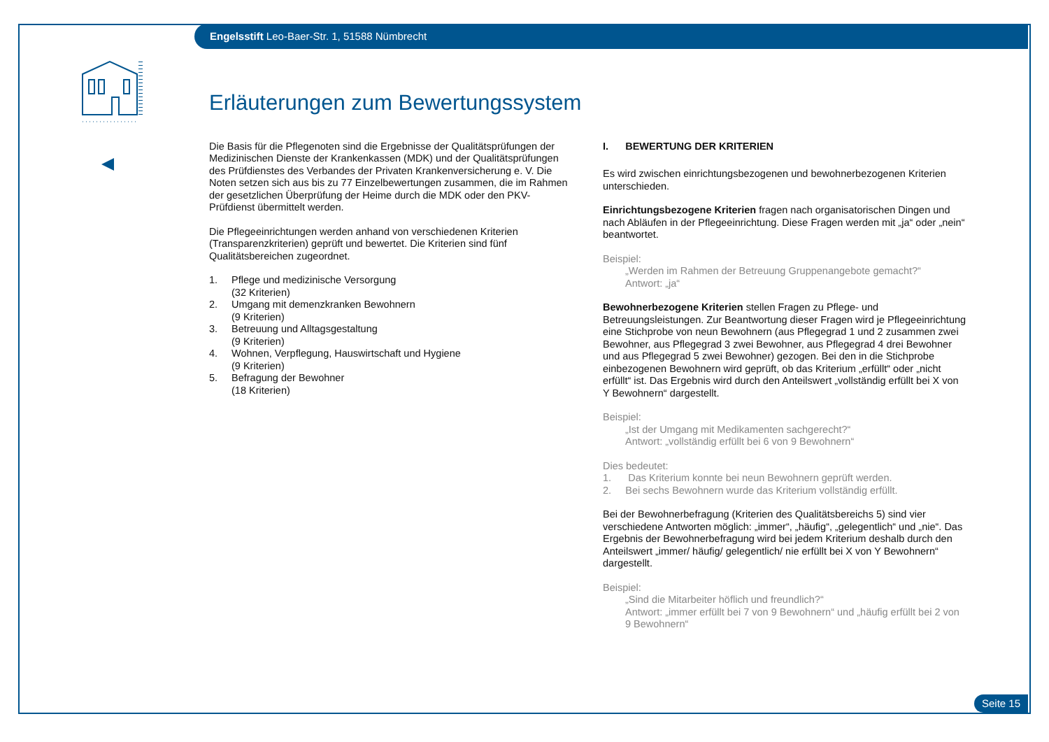Engelsstift Leo-Baer-Str. 1, 51588 Nümbrecht
Erläuterungen zum Bewertungssystem
Die Basis für die Pflegenoten sind die Ergebnisse der Qualitätsprüfungen der Medizinischen Dienste der Krankenkassen (MDK) und der Qualitätsprüfungen des Prüfdienstes des Verbandes der Privaten Krankenversicherung e. V. Die Noten setzen sich aus bis zu 77 Einzelbewertungen zusammen, die im Rahmen der gesetzlichen Überprüfung der Heime durch die MDK oder den PKV-Prüfdienst übermittelt werden.
Die Pflegeeinrichtungen werden anhand von verschiedenen Kriterien (Transparenzkriterien) geprüft und bewertet. Die Kriterien sind fünf Qualitätsbereichen zugeordnet.
| 1. | Pflege und medizinische Versorgung (32 Kriterien) |
| 2. | Umgang mit demenzkranken Bewohnern (9 Kriterien) |
| 3. | Betreuung und Alltagsgestaltung (9 Kriterien) |
| 4. | Wohnen, Verpflegung, Hauswirtschaft und Hygiene (9 Kriterien) |
| 5. | Befragung der Bewohner (18 Kriterien) |
I. BEWERTUNG DER KRITERIEN
Es wird zwischen einrichtungsbezogenen und bewohnerbezogenen Kriterien unterschieden.
Einrichtungsbezogene Kriterien fragen nach organisatorischen Dingen und nach Abläufen in der Pflegeeinrichtung. Diese Fragen werden mit „ja“ oder „nein“ beantwortet.
Beispiel:
„Werden im Rahmen der Betreuung Gruppenangebote gemacht?“
Antwort: „ja“
Bewohnerbezogene Kriterien stellen Fragen zu Pflege- und Betreuungsleistungen. Zur Beantwortung dieser Fragen wird je Pflegeeinrichtung eine Stichprobe von neun Bewohnern (aus Pflegegrad 1 und 2 zusammen zwei Bewohner, aus Pflegegrad 3 zwei Bewohner, aus Pflegegrad 4 drei Bewohner und aus Pflegegrad 5 zwei Bewohner) gezogen. Bei den in die Stichprobe einbezogenen Bewohnern wird geprüft, ob das Kriterium „erfüllt“ oder „nicht erfüllt“ ist. Das Ergebnis wird durch den Anteilswert „vollständig erfüllt bei X von Y Bewohnern“ dargestellt.
Beispiel:
„Ist der Umgang mit Medikamenten sachgerecht?“
Antwort: „vollständig erfüllt bei 6 von 9 Bewohnern“
Dies bedeutet:
1. Das Kriterium konnte bei neun Bewohnern geprüft werden.
2. Bei sechs Bewohnern wurde das Kriterium vollständig erfüllt.
Bei der Bewohnerbefragung (Kriterien des Qualitätsbereichs 5) sind vier verschiedene Antworten möglich: „immer“, „häufig“, „gelegentlich“ und „nie“. Das Ergebnis der Bewohnerbefragung wird bei jedem Kriterium deshalb durch den Anteilswert „immer/ häufig/ gelegentlich/ nie erfüllt bei X von Y Bewohnern“ dargestellt.
Beispiel:
„Sind die Mitarbeiter höflich und freundlich?“
Antwort: „immer erfüllt bei 7 von 9 Bewohnern“ und „häufig erfüllt bei 2 von 9 Bewohnern“
Seite 15